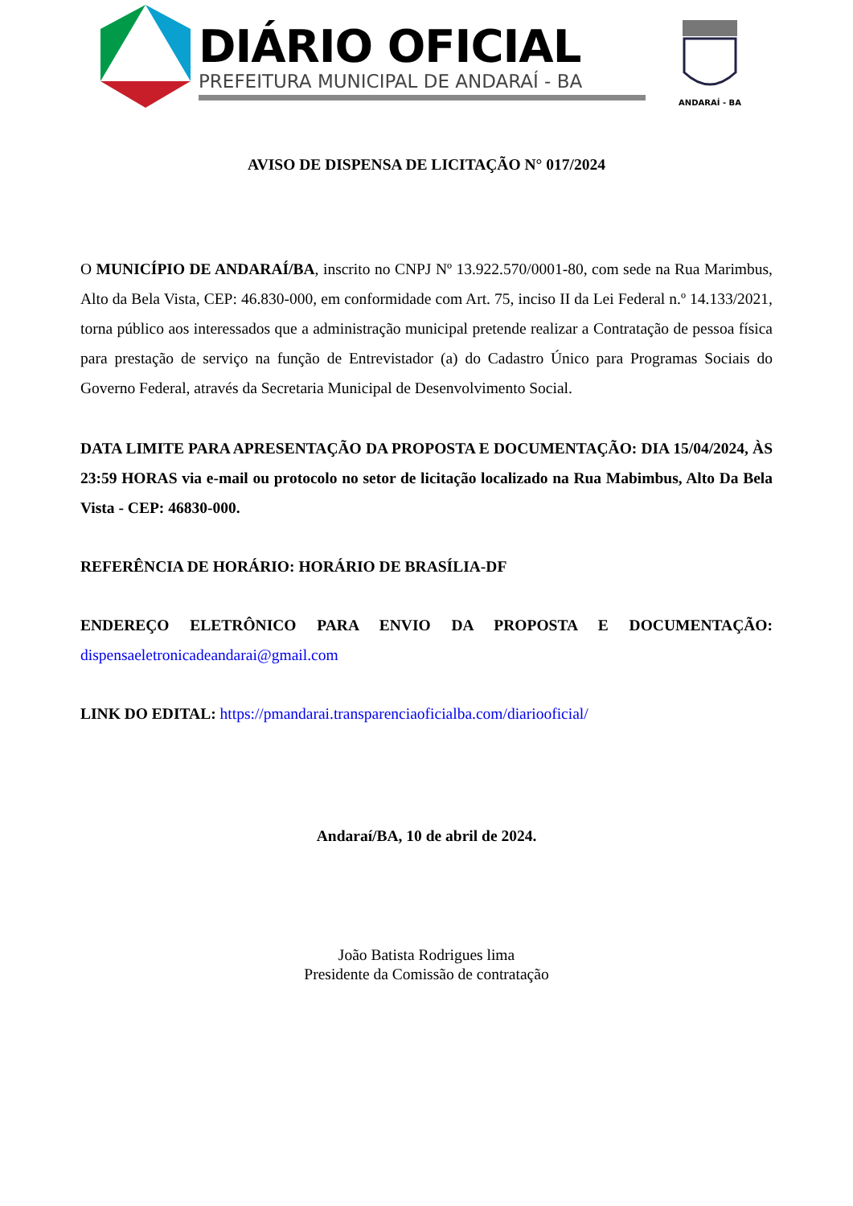DIÁRIO OFICIAL
PREFEITURA MUNICIPAL DE ANDARAÍ - BA
ANDARAÍ - BA
AVISO DE DISPENSA DE LICITAÇÃO N° 017/2024
O MUNICÍPIO DE ANDARAÍ/BA, inscrito no CNPJ Nº 13.922.570/0001-80, com sede na Rua Marimbus, Alto da Bela Vista, CEP: 46.830-000, em conformidade com Art. 75, inciso II da Lei Federal n.º 14.133/2021, torna público aos interessados que a administração municipal pretende realizar a Contratação de pessoa física para prestação de serviço na função de Entrevistador (a) do Cadastro Único para Programas Sociais do Governo Federal, através da Secretaria Municipal de Desenvolvimento Social.
DATA LIMITE PARA APRESENTAÇÃO DA PROPOSTA E DOCUMENTAÇÃO: DIA 15/04/2024, ÀS 23:59 HORAS via e-mail ou protocolo no setor de licitação localizado na Rua Mabimbus, Alto Da Bela Vista - CEP: 46830-000.
REFERÊNCIA DE HORÁRIO: HORÁRIO DE BRASÍLIA-DF
ENDEREÇO ELETRÔNICO PARA ENVIO DA PROPOSTA E DOCUMENTAÇÃO: dispensaeletronicadeandarai@gmail.com
LINK DO EDITAL: https://pmandarai.transparenciaoficialba.com/diariooficial/
Andaraí/BA, 10 de abril de 2024.
João Batista Rodrigues lima
Presidente da Comissão de contratação